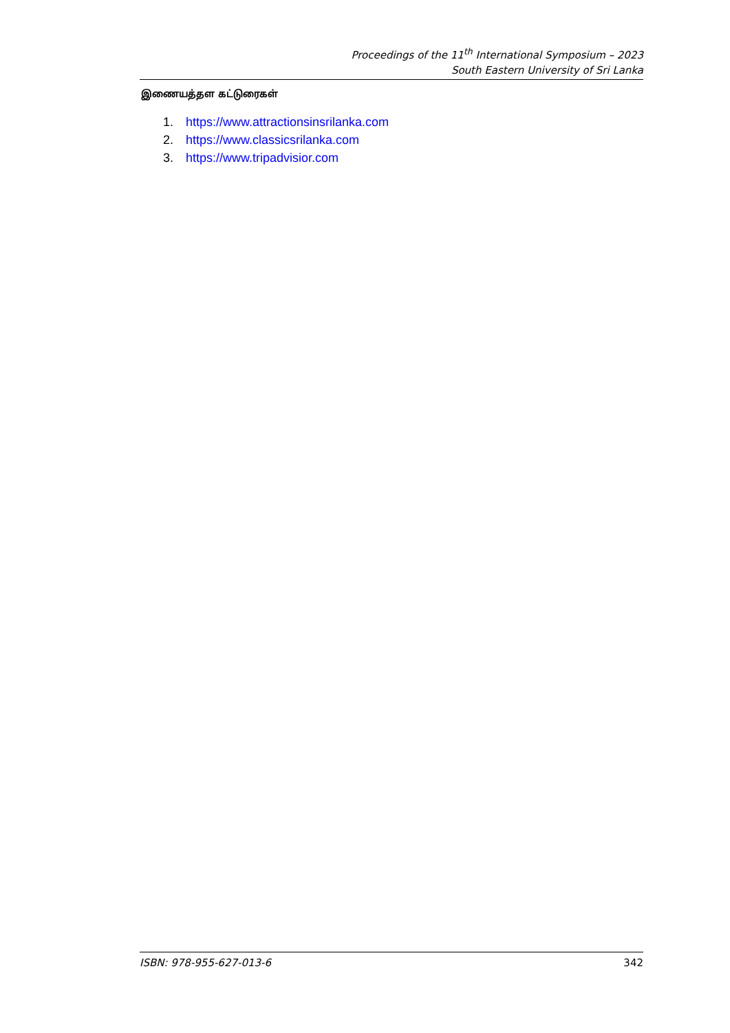Proceedings of the 11<sup>th</sup> International Symposium – 2023
South Eastern University of Sri Lanka
இணையத்தள கட்டுரைகள்
1. https://www.attractionsinsrilanka.com
2. https://www.classicsrilanka.com
3. https://www.tripadvisior.com
ISBN: 978-955-627-013-6 342